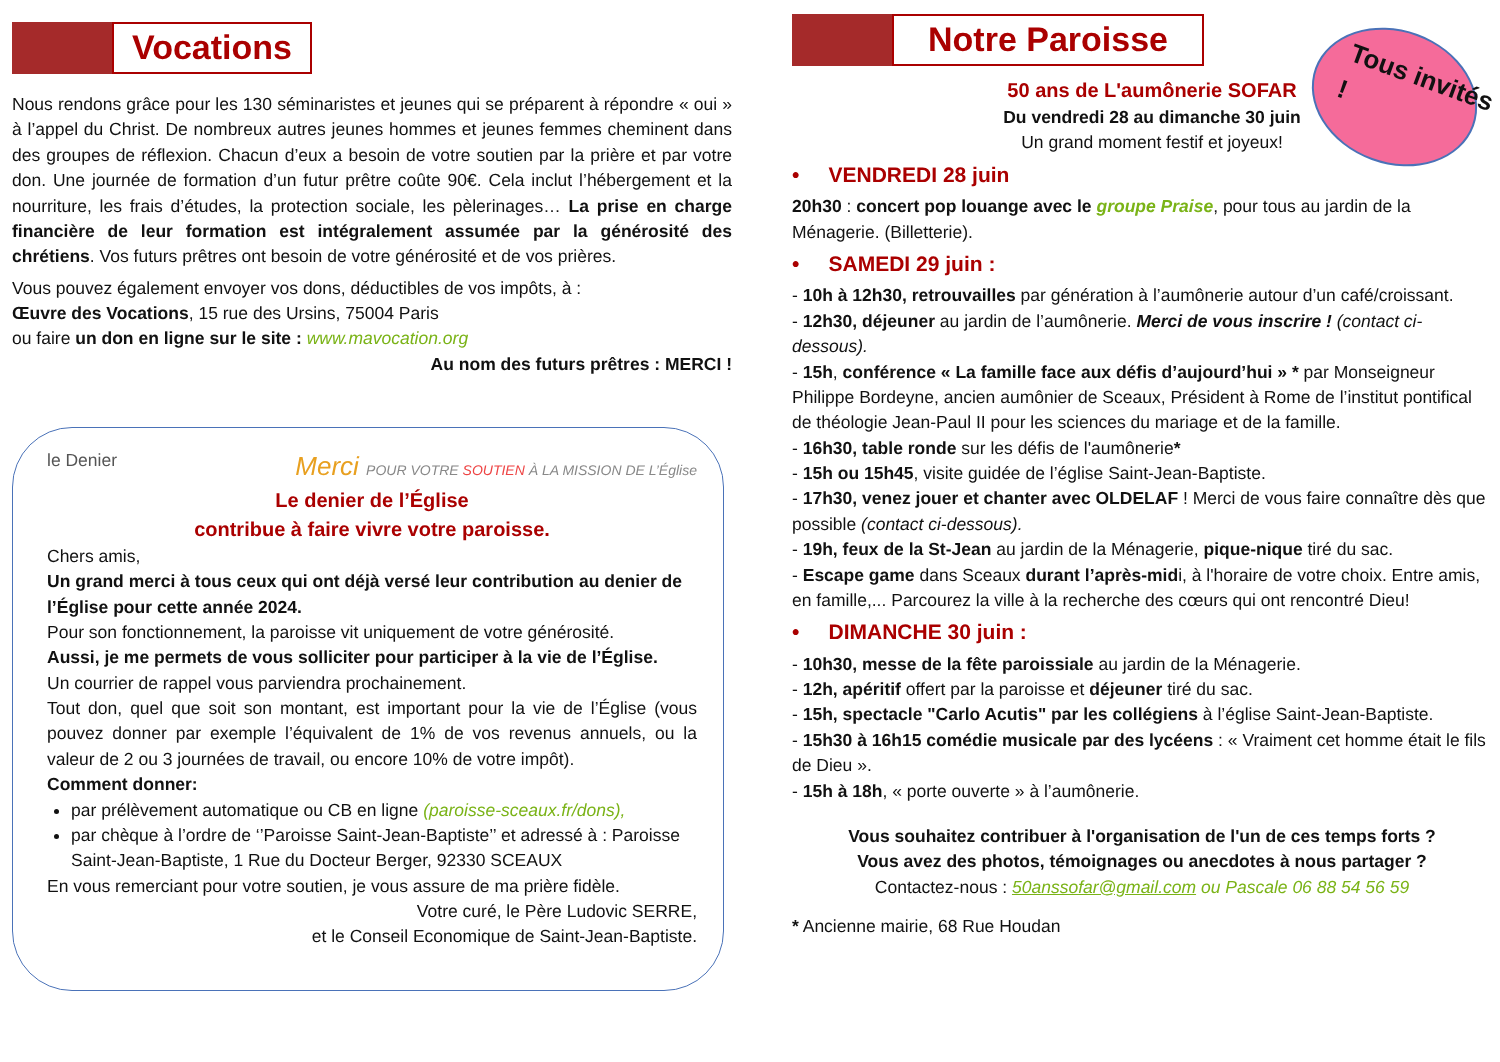Vocations
Nous rendons grâce pour les 130 séminaristes et jeunes qui se préparent à répondre « oui » à l’appel du Christ. De nombreux autres jeunes hommes et jeunes femmes cheminent dans des groupes de réflexion. Chacun d’eux a besoin de votre soutien par la prière et par votre don. Une journée de formation d’un futur prêtre coûte 90€. Cela inclut l’hébergement et la nourriture, les frais d’études, la protection sociale, les pèlerinages… La prise en charge financière de leur formation est intégralement assumée par la générosité des chrétiens. Vos futurs prêtres ont besoin de votre générosité et de vos prières.
Vous pouvez également envoyer vos dons, déductibles de vos impôts, à :
Œuvre des Vocations, 15 rue des Ursins, 75004 Paris
ou faire un don en ligne sur le site : www.mavocation.org
Au nom des futurs prêtres : MERCI !
le Denier Merci POUR VOTRE SOUTIEN À LA MISSION DE L’Église
Le denier de l’Église
contribue à faire vivre votre paroisse.
Chers amis,
Un grand merci à tous ceux qui ont déjà versé leur contribution au denier de l’Église pour cette année 2024.
Pour son fonctionnement, la paroisse vit uniquement de votre générosité.
Aussi, je me permets de vous solliciter pour participer à la vie de l’Église.
Un courrier de rappel vous parviendra prochainement.
Tout don, quel que soit son montant, est important pour la vie de l’Église (vous pouvez donner par exemple l’équivalent de 1% de vos revenus annuels, ou la valeur de 2 ou 3 journées de travail, ou encore 10% de votre impôt).
Comment donner:
par prélèvement automatique ou CB en ligne (paroisse-sceaux.fr/dons),
par chèque à l’ordre de ‘’Paroisse Saint-Jean-Baptiste’’ et adressé à : Paroisse Saint-Jean-Baptiste, 1 Rue du Docteur Berger, 92330 SCEAUX
En vous remerciant pour votre soutien, je vous assure de ma prière fidèle.
Votre curé, le Père Ludovic SERRE,
et le Conseil Economique de Saint-Jean-Baptiste.
Notre Paroisse
Tous invités !
50 ans de L'aumônerie SOFAR
Du vendredi 28 au dimanche 30 juin
Un grand moment festif et joyeux!
• VENDREDI 28 juin
20h30 : concert pop louange avec le groupe Praise, pour tous au jardin de la Ménagerie. (Billetterie).
• SAMEDI 29 juin :
- 10h à 12h30, retrouvailles par génération à l’aumônerie autour d’un café/croissant.
- 12h30, déjeuner au jardin de l’aumônerie. Merci de vous inscrire ! (contact ci-dessous).
- 15h, conférence « La famille face aux défis d’aujourd’hui » * par Monseigneur Philippe Bordeyne, ancien aumônier de Sceaux, Président à Rome de l’institut pontifical de théologie Jean-Paul II pour les sciences du mariage et de la famille.
- 16h30, table ronde sur les défis de l'aumônerie*
- 15h ou 15h45, visite guidée de l’église Saint-Jean-Baptiste.
- 17h30, venez jouer et chanter avec OLDELAF ! Merci de vous faire connaître dès que possible (contact ci-dessous).
- 19h, feux de la St-Jean au jardin de la Ménagerie, pique-nique tiré du sac.
- Escape game dans Sceaux durant l’après-midi, à l'horaire de votre choix. Entre amis, en famille,... Parcourez la ville à la recherche des cœurs qui ont rencontré Dieu!
• DIMANCHE 30 juin :
- 10h30, messe de la fête paroissiale au jardin de la Ménagerie.
- 12h, apéritif offert par la paroisse et déjeuner tiré du sac.
- 15h, spectacle "Carlo Acutis" par les collégiens à l’église Saint-Jean-Baptiste.
- 15h30 à 16h15 comédie musicale par des lycéens : « Vraiment cet homme était le fils de Dieu ».
- 15h à 18h, « porte ouverte » à l’aumônerie.
Vous souhaitez contribuer à l'organisation de l'un de ces temps forts ?
Vous avez des photos, témoignages ou anecdotes à nous partager ?
Contactez-nous : 50anssofar@gmail.com ou Pascale 06 88 54 56 59
* Ancienne mairie, 68 Rue Houdan